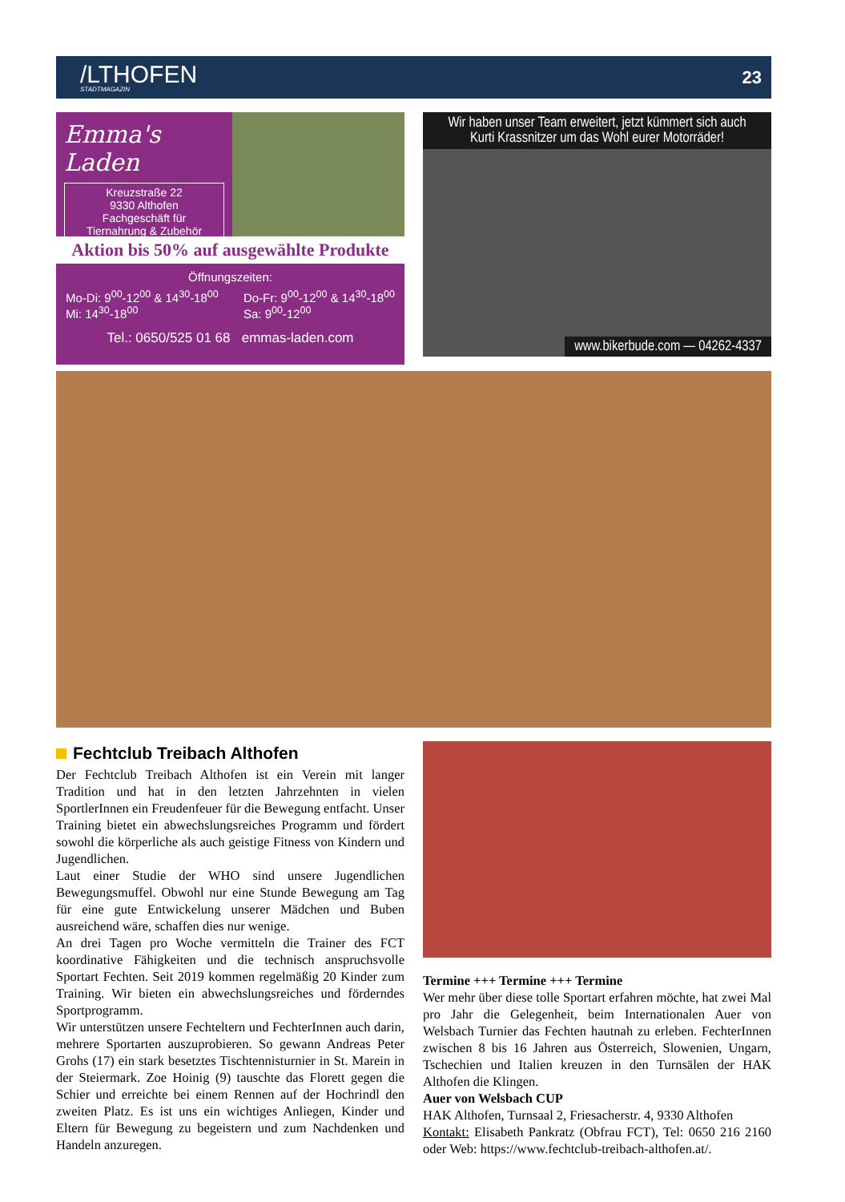/LTHOFEN
STADTMAGAZIN
23
Emma's Laden
Kreuzstraße 22
9330 Althofen
Fachgeschäft für
Tiernahrung & Zubehör
Aktion bis 50% auf ausgewählte Produkte
Öffnungszeiten:
Mo-Di: 9<sup>00</sup>-12<sup>00</sup> & 14<sup>30</sup>-18<sup>00</sup>
Mi: 14<sup>30</sup>-18<sup>00</sup>
Do-Fr: 9<sup>00</sup>-12<sup>00</sup> & 14<sup>30</sup>-18<sup>00</sup>
Sa: 9<sup>00</sup>-12<sup>00</sup>
Tel.: 0650/525 01 68 emmas-laden.com
Wir haben unser Team erweitert, jetzt kümmert sich auch
Kurti Krassnitzer um das Wohl eurer Motorräder!
www.bikerbude.com — 04262-4337
Fechtclub Treibach Althofen
Der Fechtclub Treibach Althofen ist ein Verein mit langer Tradition und hat in den letzten Jahrzehnten in vielen SportlerInnen ein Freudenfeuer für die Bewegung entfacht. Unser Training bietet ein abwechslungsreiches Programm und fördert sowohl die körperliche als auch geistige Fitness von Kindern und Jugendlichen.
Laut einer Studie der WHO sind unsere Jugendlichen Bewegungsmuffel. Obwohl nur eine Stunde Bewegung am Tag für eine gute Entwickelung unserer Mädchen und Buben ausreichend wäre, schaffen dies nur wenige.
An drei Tagen pro Woche vermitteln die Trainer des FCT koordinative Fähigkeiten und die technisch anspruchsvolle Sportart Fechten. Seit 2019 kommen regelmäßig 20 Kinder zum Training. Wir bieten ein abwechslungsreiches und förderndes Sportprogramm.
Wir unterstützen unsere Fechteltern und FechterInnen auch darin, mehrere Sportarten auszuprobieren. So gewann Andreas Peter Grohs (17) ein stark besetztes Tischtennisturnier in St. Marein in der Steiermark. Zoe Hoinig (9) tauschte das Florett gegen die Schier und erreichte bei einem Rennen auf der Hochrindl den zweiten Platz. Es ist uns ein wichtiges Anliegen, Kinder und Eltern für Bewegung zu begeistern und zum Nachdenken und Handeln anzuregen.
Termine +++ Termine +++ Termine
Wer mehr über diese tolle Sportart erfahren möchte, hat zwei Mal pro Jahr die Gelegenheit, beim Internationalen Auer von Welsbach Turnier das Fechten hautnah zu erleben. FechterInnen zwischen 8 bis 16 Jahren aus Österreich, Slowenien, Ungarn, Tschechien und Italien kreuzen in den Turnsälen der HAK Althofen die Klingen.
Auer von Welsbach CUP
HAK Althofen, Turnsaal 2, Friesacherstr. 4, 9330 Althofen
Kontakt: Elisabeth Pankratz (Obfrau FCT), Tel: 0650 216 2160 oder Web: https://www.fechtclub-treibach-althofen.at/.